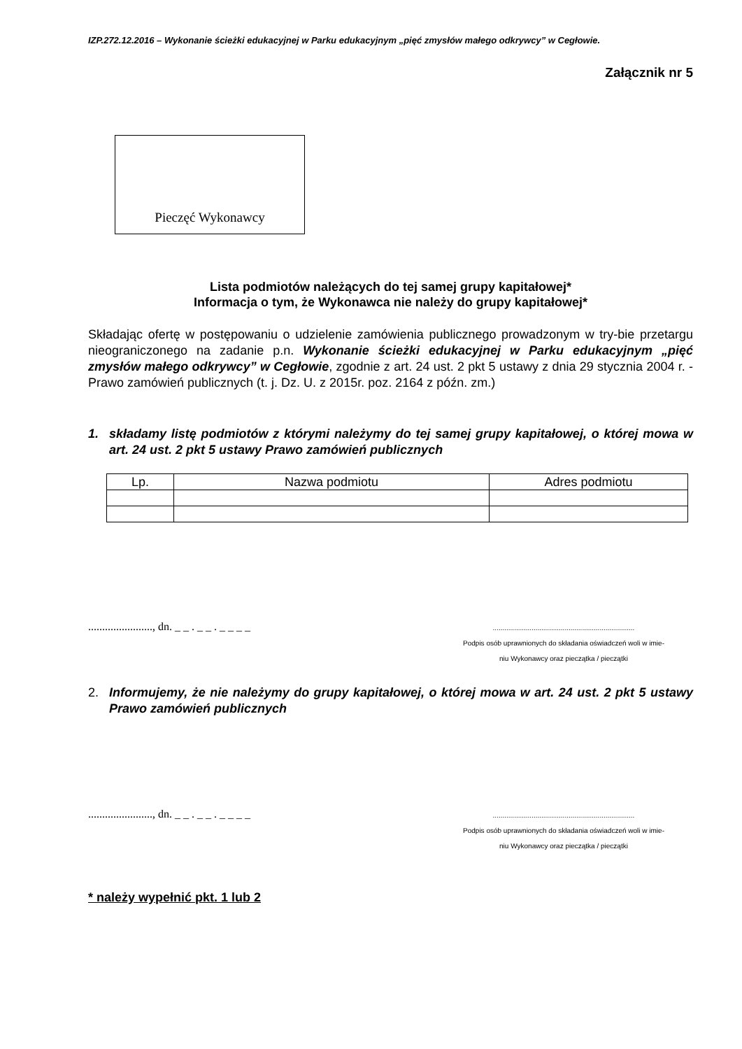IZP.272.12.2016 – Wykonanie ścieżki edukacyjnej w Parku edukacyjnym „pięć zmysłów małego odkrywcy” w Cegłowie.
Załącznik nr 5
Pieczęć Wykonawcy
Lista podmiotów należących do tej samej grupy kapitałowej*
Informacja o tym, że Wykonawca nie należy do grupy kapitałowej*
Składając ofertę w postępowaniu o udzielenie zamówienia publicznego prowadzonym w try-bie przetargu nieograniczonego na zadanie p.n. Wykonanie ścieżki edukacyjnej w Parku edukacyjnym „pięć zmysłów małego odkrywcy” w Cegłowie, zgodnie z art. 24 ust. 2 pkt 5 ustawy z dnia 29 stycznia 2004 r. - Prawo zamówień publicznych (t. j. Dz. U. z 2015r. poz. 2164 z późn. zm.)
1. składamy listę podmiotów z którymi należymy do tej samej grupy kapitałowej, o której mowa w art. 24 ust. 2 pkt 5 ustawy Prawo zamówień publicznych
| Lp. | Nazwa podmiotu | Adres podmiotu |
| --- | --- | --- |
......................., dn. _ _ . _ _ . _ _ _ _
.........................................................................
Podpis osób uprawnionych do składania oświadczeń woli w imie-
niu Wykonawcy oraz pieczątka / pieczątki
2. Informujemy, że nie należymy do grupy kapitałowej, o której mowa w art. 24 ust. 2 pkt 5 ustawy Prawo zamówień publicznych
......................., dn. _ _ . _ _ . _ _ _ _
.........................................................................
Podpis osób uprawnionych do składania oświadczeń woli w imie-
niu Wykonawcy oraz pieczątka / pieczątki
* należy wypełnić pkt. 1 lub 2